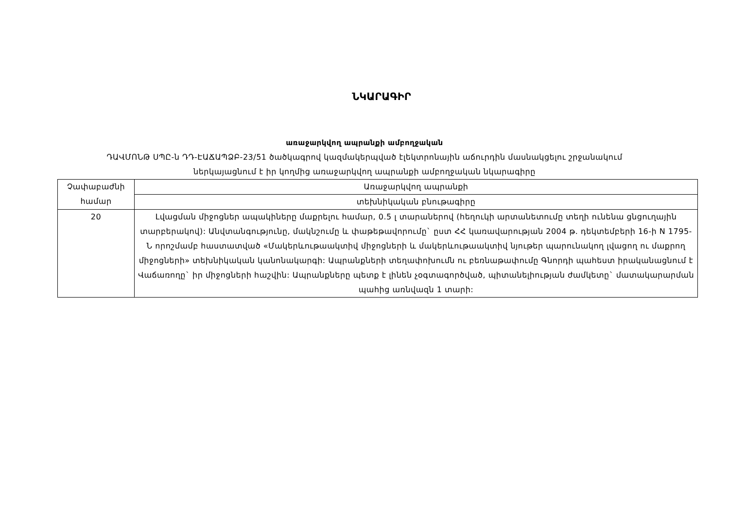ՆԿԱՐԱԳԻՐ
առաջարկվող ապրանքի ամբողջական
ԴԱՎՄՈՆԹ ՍՊԸ-ն ԴԴ-ԷԱՃԱՊՁԲ-23/51 ծածկագրով կազմակերպված էլեկտրոնային աճուրդին մասնակցելու շրջանակում
ներկայացնում է իր կողմից առաջարկվող ապրանքի ամբողջական նկարագիրը
| Չափաբաժնի համար | Առաջարկվող ապրանքի |
| | տեխնիկական բնութագիրը |
| 20 | Լվացման միջոցներ ապակիները մաքրելու համար, 0.5 լ տարաներով (հեղուկի արտանետումը տեղի ունենա ցնցուղային տարբերակով): Անվտանգությունը, մակնշումը և փաթեթավորումը` ըստ ՀՀ կառավարության 2004 թ. դեկտեմբերի 16-ի N 1795-Ն որոշմամբ հաստատված «Մակերևութաակտիվ միջոցների և մակերևութաակտիվ նյութեր պարունակող լվացող ու մաքրող միջոցների» տեխնիկական կանոնակարգի: Ապրանքների տեղափոխումն ու բեռնաթափումը Գնորդի պահեստ իրականացնում է Վաճառողը` իր միջոցների հաշվին: Ապրանքները պետք է լինեն չօգտագործված, պիտանելիության ժամկետը` մատակարարման պահից առնվազն 1 տարի: |